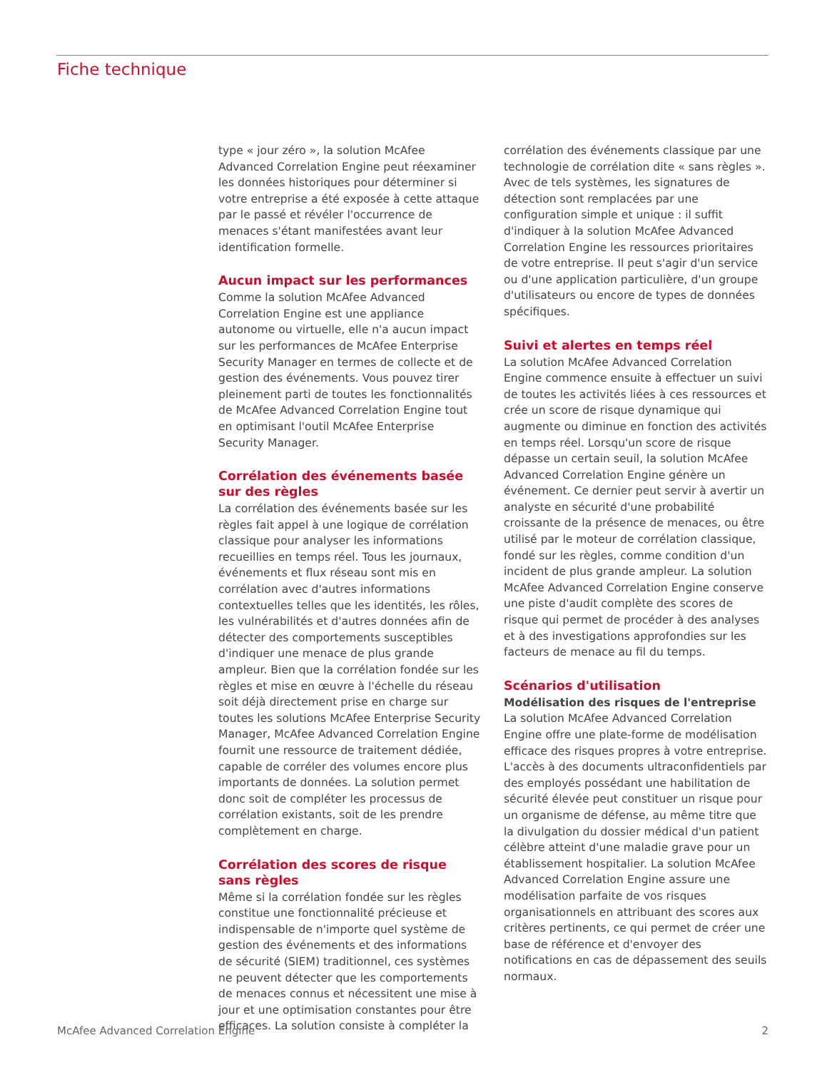Fiche technique
type « jour zéro », la solution McAfee Advanced Correlation Engine peut réexaminer les données historiques pour déterminer si votre entreprise a été exposée à cette attaque par le passé et révéler l'occurrence de menaces s'étant manifestées avant leur identification formelle.
Aucun impact sur les performances
Comme la solution McAfee Advanced Correlation Engine est une appliance autonome ou virtuelle, elle n'a aucun impact sur les performances de McAfee Enterprise Security Manager en termes de collecte et de gestion des événements. Vous pouvez tirer pleinement parti de toutes les fonctionnalités de McAfee Advanced Correlation Engine tout en optimisant l'outil McAfee Enterprise Security Manager.
Corrélation des événements basée sur des règles
La corrélation des événements basée sur les règles fait appel à une logique de corrélation classique pour analyser les informations recueillies en temps réel. Tous les journaux, événements et flux réseau sont mis en corrélation avec d'autres informations contextuelles telles que les identités, les rôles, les vulnérabilités et d'autres données afin de détecter des comportements susceptibles d'indiquer une menace de plus grande ampleur. Bien que la corrélation fondée sur les règles et mise en œuvre à l'échelle du réseau soit déjà directement prise en charge sur toutes les solutions McAfee Enterprise Security Manager, McAfee Advanced Correlation Engine fournit une ressource de traitement dédiée, capable de corréler des volumes encore plus importants de données. La solution permet donc soit de compléter les processus de corrélation existants, soit de les prendre complètement en charge.
Corrélation des scores de risque sans règles
Même si la corrélation fondée sur les règles constitue une fonctionnalité précieuse et indispensable de n'importe quel système de gestion des événements et des informations de sécurité (SIEM) traditionnel, ces systèmes ne peuvent détecter que les comportements de menaces connus et nécessitent une mise à jour et une optimisation constantes pour être efficaces. La solution consiste à compléter la
corrélation des événements classique par une technologie de corrélation dite « sans règles ». Avec de tels systèmes, les signatures de détection sont remplacées par une configuration simple et unique : il suffit d'indiquer à la solution McAfee Advanced Correlation Engine les ressources prioritaires de votre entreprise. Il peut s'agir d'un service ou d'une application particulière, d'un groupe d'utilisateurs ou encore de types de données spécifiques.
Suivi et alertes en temps réel
La solution McAfee Advanced Correlation Engine commence ensuite à effectuer un suivi de toutes les activités liées à ces ressources et crée un score de risque dynamique qui augmente ou diminue en fonction des activités en temps réel. Lorsqu'un score de risque dépasse un certain seuil, la solution McAfee Advanced Correlation Engine génère un événement. Ce dernier peut servir à avertir un analyste en sécurité d'une probabilité croissante de la présence de menaces, ou être utilisé par le moteur de corrélation classique, fondé sur les règles, comme condition d'un incident de plus grande ampleur. La solution McAfee Advanced Correlation Engine conserve une piste d'audit complète des scores de risque qui permet de procéder à des analyses et à des investigations approfondies sur les facteurs de menace au fil du temps.
Scénarios d'utilisation
Modélisation des risques de l'entreprise
La solution McAfee Advanced Correlation Engine offre une plate-forme de modélisation efficace des risques propres à votre entreprise. L'accès à des documents ultraconfidentiels par des employés possédant une habilitation de sécurité élevée peut constituer un risque pour un organisme de défense, au même titre que la divulgation du dossier médical d'un patient célèbre atteint d'une maladie grave pour un établissement hospitalier. La solution McAfee Advanced Correlation Engine assure une modélisation parfaite de vos risques organisationnels en attribuant des scores aux critères pertinents, ce qui permet de créer une base de référence et d'envoyer des notifications en cas de dépassement des seuils normaux.
McAfee Advanced Correlation Engine 2